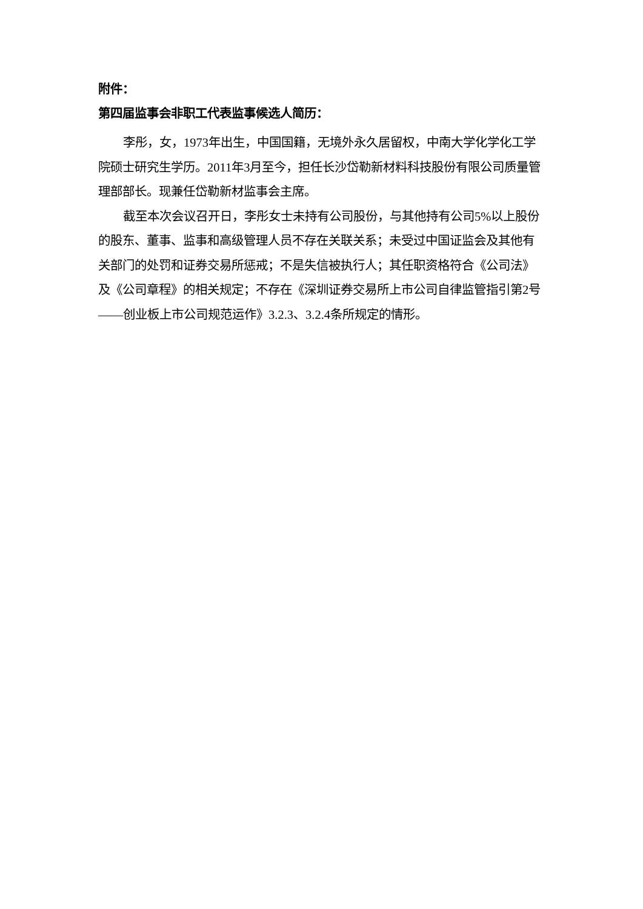附件：
第四届监事会非职工代表监事候选人简历：
李彤，女，1973年出生，中国国籍，无境外永久居留权，中南大学化学化工学院硕士研究生学历。2011年3月至今，担任长沙岱勒新材料科技股份有限公司质量管理部部长。现兼任岱勒新材监事会主席。
截至本次会议召开日，李彤女士未持有公司股份，与其他持有公司5%以上股份的股东、董事、监事和高级管理人员不存在关联关系；未受过中国证监会及其他有关部门的处罚和证券交易所惩戒；不是失信被执行人；其任职资格符合《公司法》及《公司章程》的相关规定；不存在《深圳证券交易所上市公司自律监管指引第2号——创业板上市公司规范运作》3.2.3、3.2.4条所规定的情形。